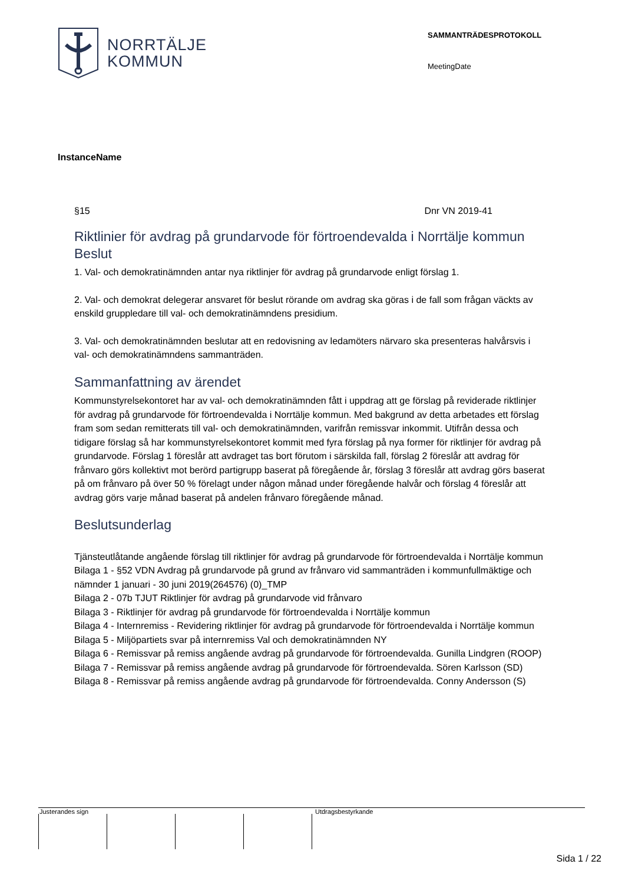NORRTÄLJE
KOMMUN
SAMMANTRÄDESPROTOKOLL
MeetingDate
InstanceName
§15 Dnr VN 2019-41
Riktlinier för avdrag på grundarvode för förtroendevalda i Norrtälje kommun
Beslut
1. Val- och demokratinämnden antar nya riktlinjer för avdrag på grundarvode enligt förslag 1.
2. Val- och demokrat delegerar ansvaret för beslut rörande om avdrag ska göras i de fall som frågan väckts av enskild gruppledare till val- och demokratinämndens presidium.
3. Val- och demokratinämnden beslutar att en redovisning av ledamöters närvaro ska presenteras halvårsvis i val- och demokratinämndens sammanträden.
Sammanfattning av ärendet
Kommunstyrelsekontoret har av val- och demokratinämnden fått i uppdrag att ge förslag på reviderade riktlinjer för avdrag på grundarvode för förtroendevalda i Norrtälje kommun. Med bakgrund av detta arbetades ett förslag fram som sedan remitterats till val- och demokratinämnden, varifrån remissvar inkommit. Utifrån dessa och tidigare förslag så har kommunstyrelsekontoret kommit med fyra förslag på nya former för riktlinjer för avdrag på grundarvode. Förslag 1 föreslår att avdraget tas bort förutom i särskilda fall, förslag 2 föreslår att avdrag för frånvaro görs kollektivt mot berörd partigrupp baserat på föregående år, förslag 3 föreslår att avdrag görs baserat på om frånvaro på över 50 % förelagt under någon månad under föregående halvår och förslag 4 föreslår att avdrag görs varje månad baserat på andelen frånvaro föregående månad.
Beslutsunderlag
Tjänsteutlåtande angående förslag till riktlinjer för avdrag på grundarvode för förtroendevalda i Norrtälje kommun
Bilaga 1 - §52 VDN Avdrag på grundarvode på grund av frånvaro vid sammanträden i kommunfullmäktige och nämnder 1 januari - 30 juni 2019(264576) (0)_TMP
Bilaga 2 - 07b TJUT Riktlinjer för avdrag på grundarvode vid frånvaro
Bilaga 3 - Riktlinjer för avdrag på grundarvode för förtroendevalda i Norrtälje kommun
Bilaga 4 - Internremiss - Revidering riktlinjer för avdrag på grundarvode för förtroendevalda i Norrtälje kommun
Bilaga 5 - Miljöpartiets svar på internremiss Val och demokratinämnden NY
Bilaga 6 - Remissvar på remiss angående avdrag på grundarvode för förtroendevalda. Gunilla Lindgren (ROOP)
Bilaga 7 - Remissvar på remiss angående avdrag på grundarvode för förtroendevalda. Sören Karlsson (SD)
Bilaga 8 - Remissvar på remiss angående avdrag på grundarvode för förtroendevalda. Conny Andersson (S)
Justerandes sign Utdragsbestyrkande
Sida 1 / 22